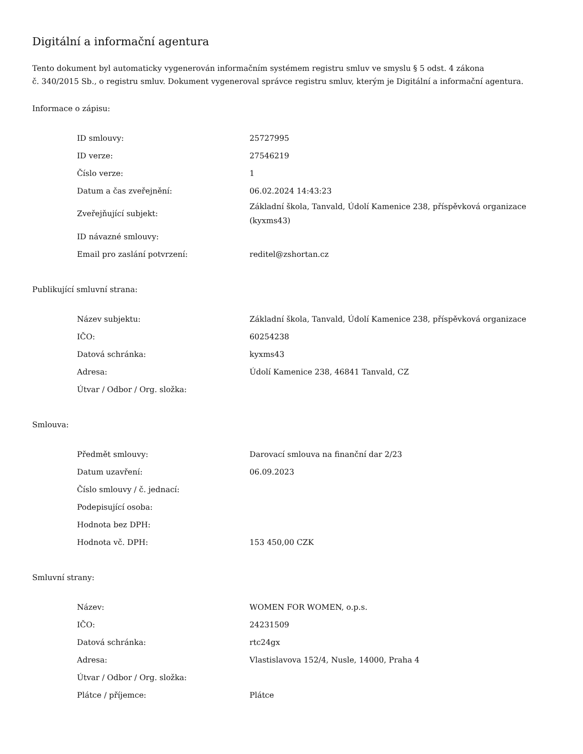Digitální a informační agentura
Tento dokument byl automaticky vygenerován informačním systémem registru smluv ve smyslu § 5 odst. 4 zákona
č. 340/2015 Sb., o registru smluv. Dokument vygeneroval správce registru smluv, kterým je Digitální a informační agentura.
Informace o zápisu:
| ID smlouvy: | 25727995 |
| ID verze: | 27546219 |
| Číslo verze: | 1 |
| Datum a čas zveřejnění: | 06.02.2024 14:43:23 |
| Zveřejňující subjekt: | Základní škola, Tanvald, Údolí Kamenice 238, příspěvková organizace (kyxms43) |
| ID návazné smlouvy: | |
| Email pro zaslání potvrzení: | reditel@zshortan.cz |
Publikující smluvní strana:
| Název subjektu: | Základní škola, Tanvald, Údolí Kamenice 238, příspěvková organizace |
| IČO: | 60254238 |
| Datová schránka: | kyxms43 |
| Adresa: | Údolí Kamenice 238, 46841 Tanvald, CZ |
| Útvar / Odbor / Org. složka: | |
Smlouva:
| Předmět smlouvy: | Darovací smlouva na finanční dar 2/23 |
| Datum uzavření: | 06.09.2023 |
| Číslo smlouvy / č. jednací: | |
| Podepisující osoba: | |
| Hodnota bez DPH: | |
| Hodnota vč. DPH: | 153 450,00 CZK |
Smluvní strany:
| Název: | WOMEN FOR WOMEN, o.p.s. |
| IČO: | 24231509 |
| Datová schránka: | rtc24gx |
| Adresa: | Vlastislavova 152/4, Nusle, 14000, Praha 4 |
| Útvar / Odbor / Org. složka: | |
| Plátce / příjemce: | Plátce |